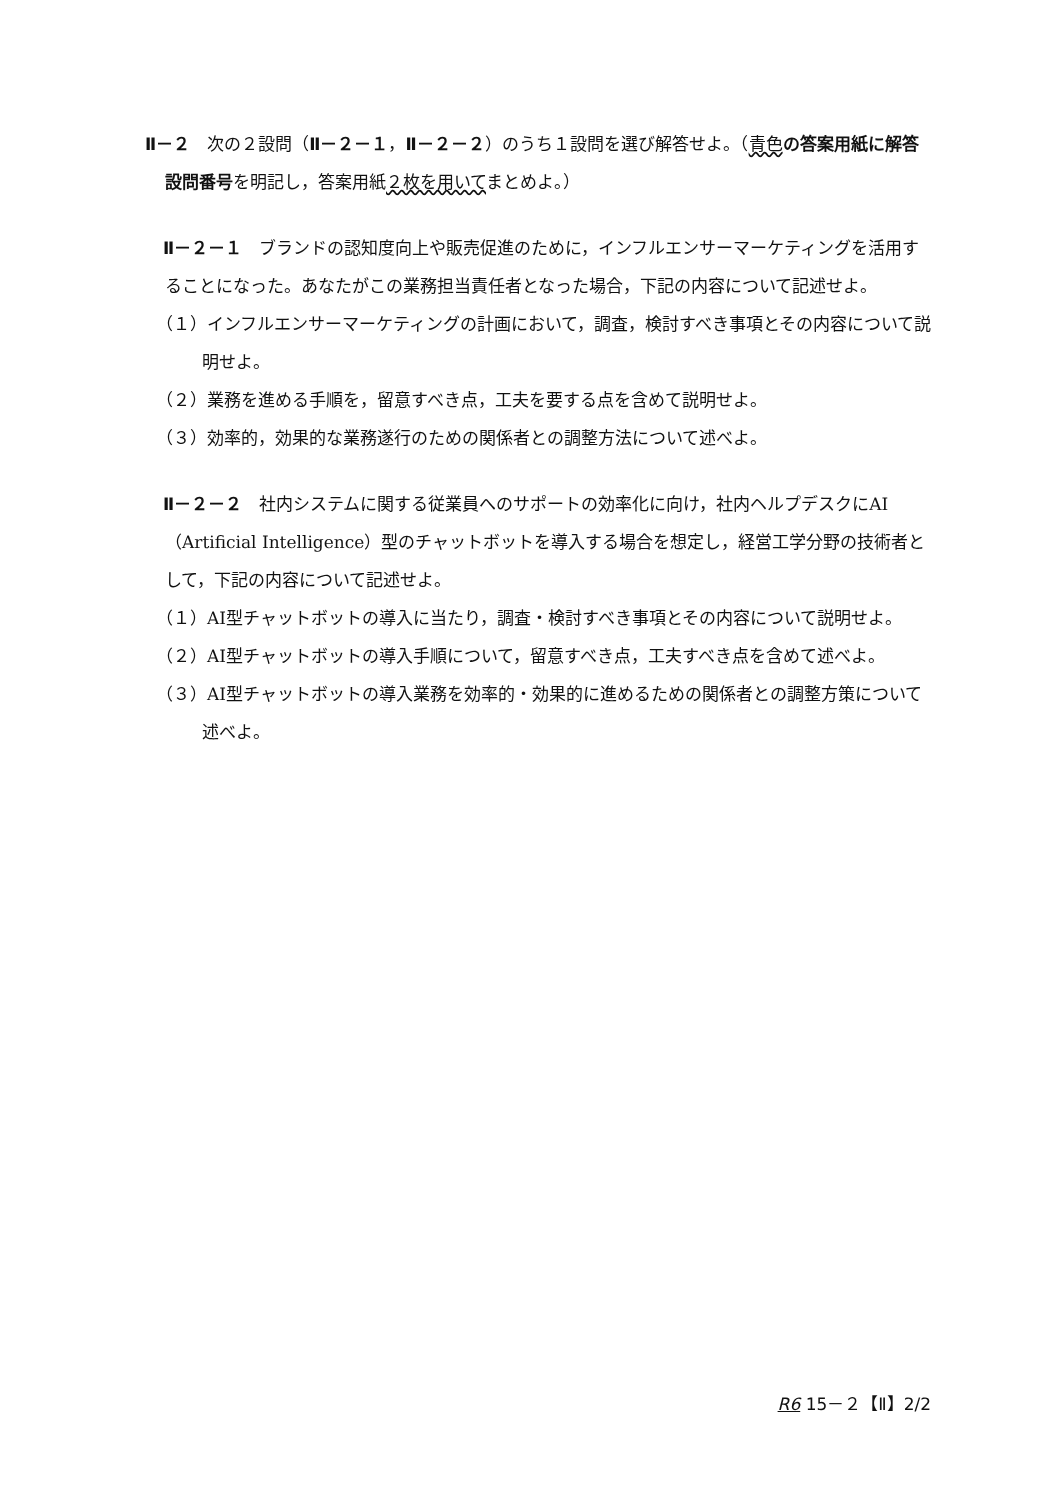Ⅱ－２　次の２設問（Ⅱ－２－１，Ⅱ－２－２）のうち１設問を選び解答せよ。（青色 の答案用紙に解答設問番号を明記し，答案用紙２枚を用いてまとめよ。）
Ⅱ－２－１　ブランドの認知度向上や販売促進のために，インフルエンサーマーケティングを活用することになった。あなたがこの業務担当責任者となった場合，下記の内容について記述せよ。
（１）インフルエンサーマーケティングの計画において，調査，検討すべき事項とその内容について説明せよ。
（２）業務を進める手順を，留意すべき点，工夫を要する点を含めて説明せよ。
（３）効率的，効果的な業務遂行のための関係者との調整方法について述べよ。
Ⅱ－２－２　社内システムに関する従業員へのサポートの効率化に向け，社内ヘルプデスクにAI（Artificial Intelligence）型のチャットボットを導入する場合を想定し，経営工学分野の技術者として，下記の内容について記述せよ。
（１）AI型チャットボットの導入に当たり，調査・検討すべき事項とその内容について説明せよ。
（２）AI型チャットボットの導入手順について，留意すべき点，工夫すべき点を含めて述べよ。
（３）AI型チャットボットの導入業務を効率的・効果的に進めるための関係者との調整方策について述べよ。
R6 15－２【Ⅱ】2/2